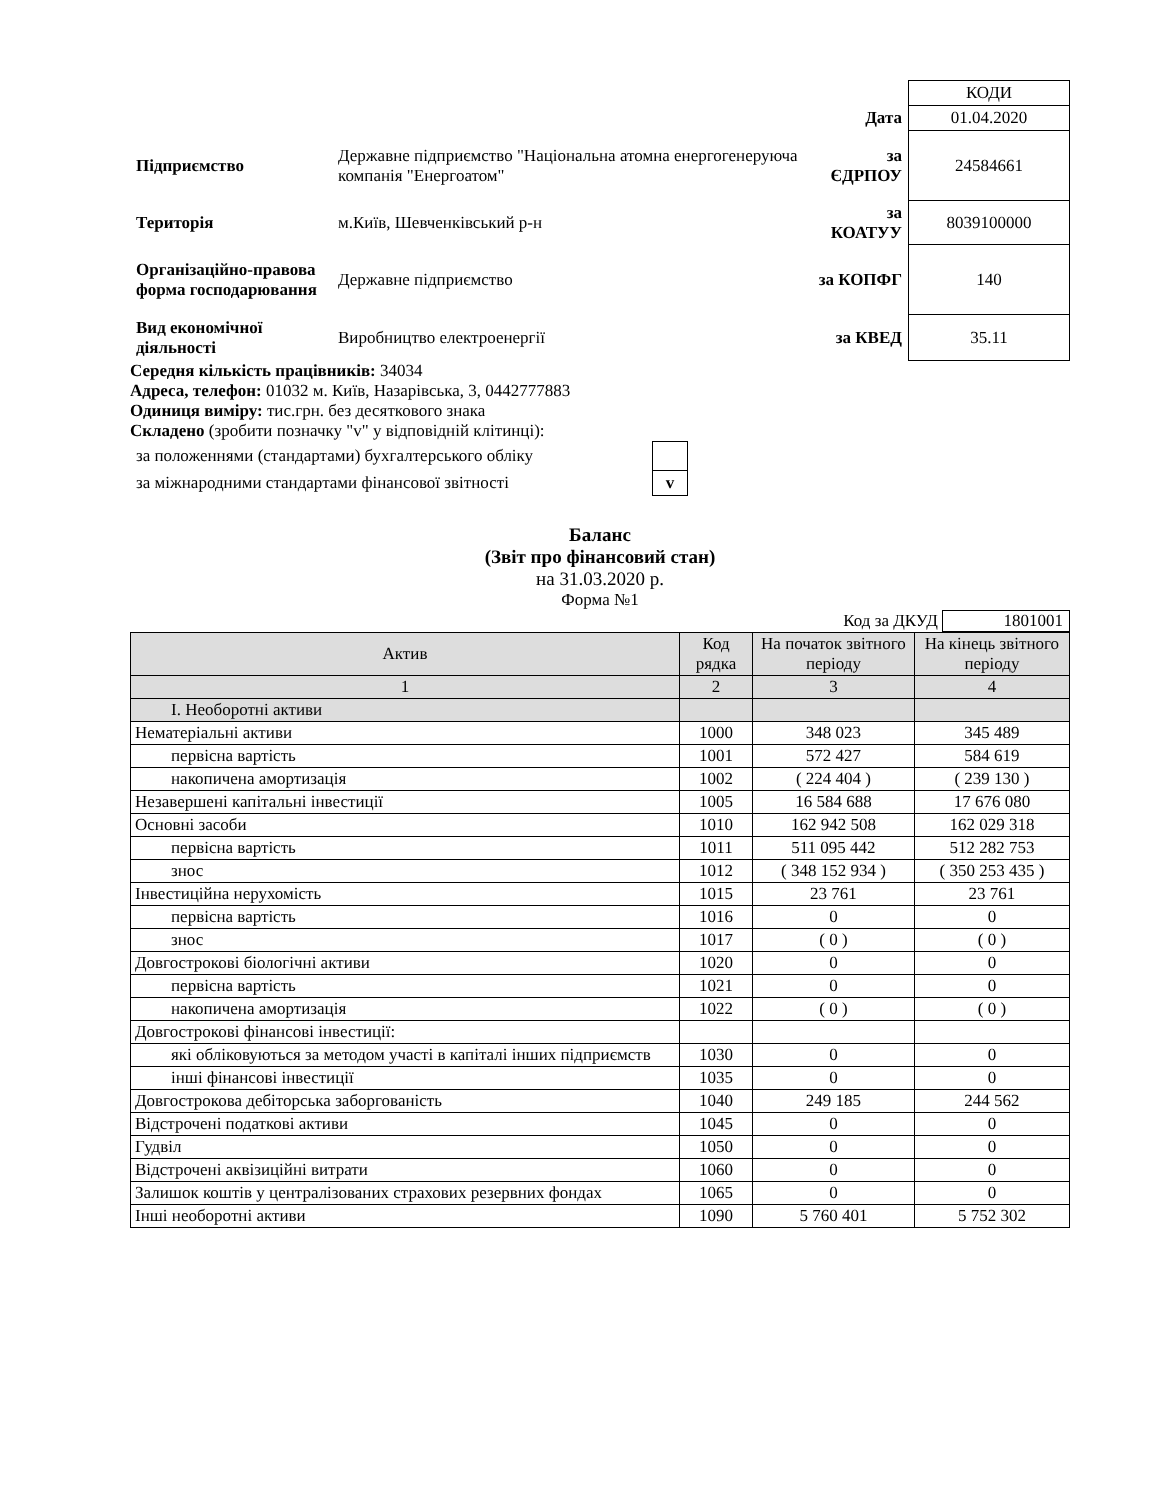| | | | КОДИ |
| | | Дата | 01.04.2020 |
| Підприємство | Державне підприємство "Національна атомна енергогенеруюча компанія "Енергоатом" | за ЄДРПОУ | 24584661 |
| Територія | м.Київ, Шевченківський р-н | за КОАТУУ | 8039100000 |
| Організаційно-правова форма господарювання | Державне підприємство | за КОПФГ | 140 |
| Вид економічної діяльності | Виробництво електроенергії | за КВЕД | 35.11 |
Середня кількість працівників: 34034
Адреса, телефон: 01032 м. Київ, Назарівська, 3, 0442777883
Одиниця виміру: тис.грн. без десяткового знака
Складено (зробити позначку "v" у відповідній клітинці):
| за положеннями (стандартами) бухгалтерського обліку | |
| за міжнародними стандартами фінансової звітності | v |
Баланс
(Звіт про фінансовий стан)
на 31.03.2020 р.
Форма №1
Код за ДКУД 1801001
| Актив | Код рядка | На початок звітного періоду | На кінець звітного періоду |
| --- | --- | --- | --- |
| 1 | 2 | 3 | 4 |
| І. Необоротні активи | | | |
| Нематеріальні активи | 1000 | 348 023 | 345 489 |
| первісна вартість | 1001 | 572 427 | 584 619 |
| накопичена амортизація | 1002 | ( 224 404 ) | ( 239 130 ) |
| Незавершені капітальні інвестиції | 1005 | 16 584 688 | 17 676 080 |
| Основні засоби | 1010 | 162 942 508 | 162 029 318 |
| первісна вартість | 1011 | 511 095 442 | 512 282 753 |
| знос | 1012 | ( 348 152 934 ) | ( 350 253 435 ) |
| Інвестиційна нерухомість | 1015 | 23 761 | 23 761 |
| первісна вартість | 1016 | 0 | 0 |
| знос | 1017 | ( 0 ) | ( 0 ) |
| Довгострокові біологічні активи | 1020 | 0 | 0 |
| первісна вартість | 1021 | 0 | 0 |
| накопичена амортизація | 1022 | ( 0 ) | ( 0 ) |
| Довгострокові фінансові інвестиції: | | | |
| які обліковуються за методом участі в капіталі інших підприємств | 1030 | 0 | 0 |
| інші фінансові інвестиції | 1035 | 0 | 0 |
| Довгострокова дебіторська заборгованість | 1040 | 249 185 | 244 562 |
| Відстрочені податкові активи | 1045 | 0 | 0 |
| Гудвіл | 1050 | 0 | 0 |
| Відстрочені аквізиційні витрати | 1060 | 0 | 0 |
| Залишок коштів у централізованих страхових резервних фондах | 1065 | 0 | 0 |
| Інші необоротні активи | 1090 | 5 760 401 | 5 752 302 |